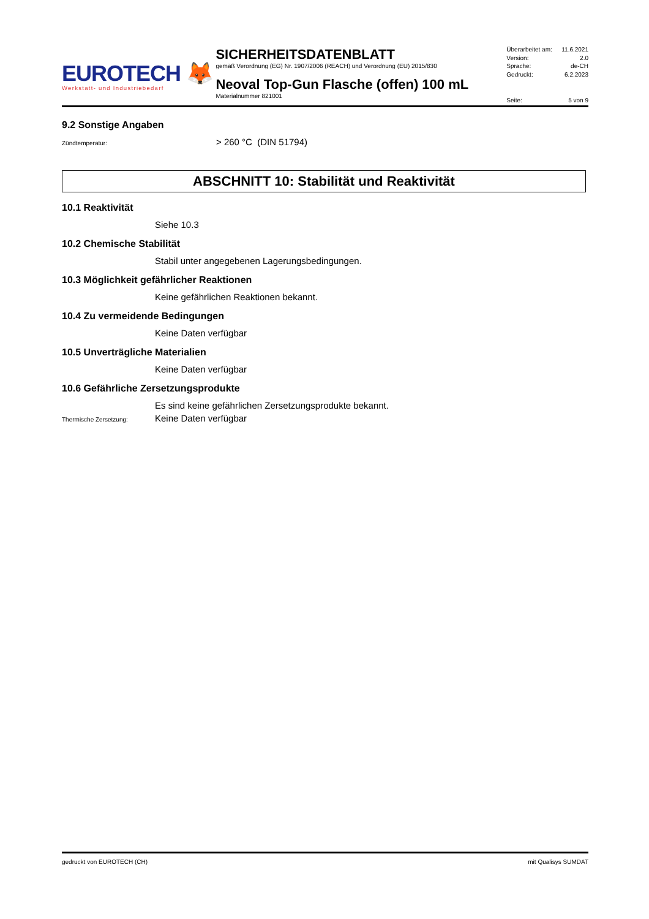EUROTECH 🦊
Werkstatt- und Industriebedarf
SICHERHEITSDATENBLATT
gemäß Verordnung (EG) Nr. 1907/2006 (REACH) und Verordnung (EU) 2015/830
Neoval Top-Gun Flasche (offen) 100 mL
Materialnummer 821001
Überarbeitet am: 11.6.2021
Version: 2.0
Sprache: de-CH
Gedruckt: 6.2.2023
Seite: 5 von 9
9.2 Sonstige Angaben
Zündtemperatur:
> 260 °C (DIN 51794)
ABSCHNITT 10: Stabilität und Reaktivität
10.1 Reaktivität
Siehe 10.3
10.2 Chemische Stabilität
Stabil unter angegebenen Lagerungsbedingungen.
10.3 Möglichkeit gefährlicher Reaktionen
Keine gefährlichen Reaktionen bekannt.
10.4 Zu vermeidende Bedingungen
Keine Daten verfügbar
10.5 Unverträgliche Materialien
Keine Daten verfügbar
10.6 Gefährliche Zersetzungsprodukte
Es sind keine gefährlichen Zersetzungsprodukte bekannt.
Thermische Zersetzung:
Keine Daten verfügbar
gedruckt von EUROTECH (CH) mit Qualisys SUMDAT